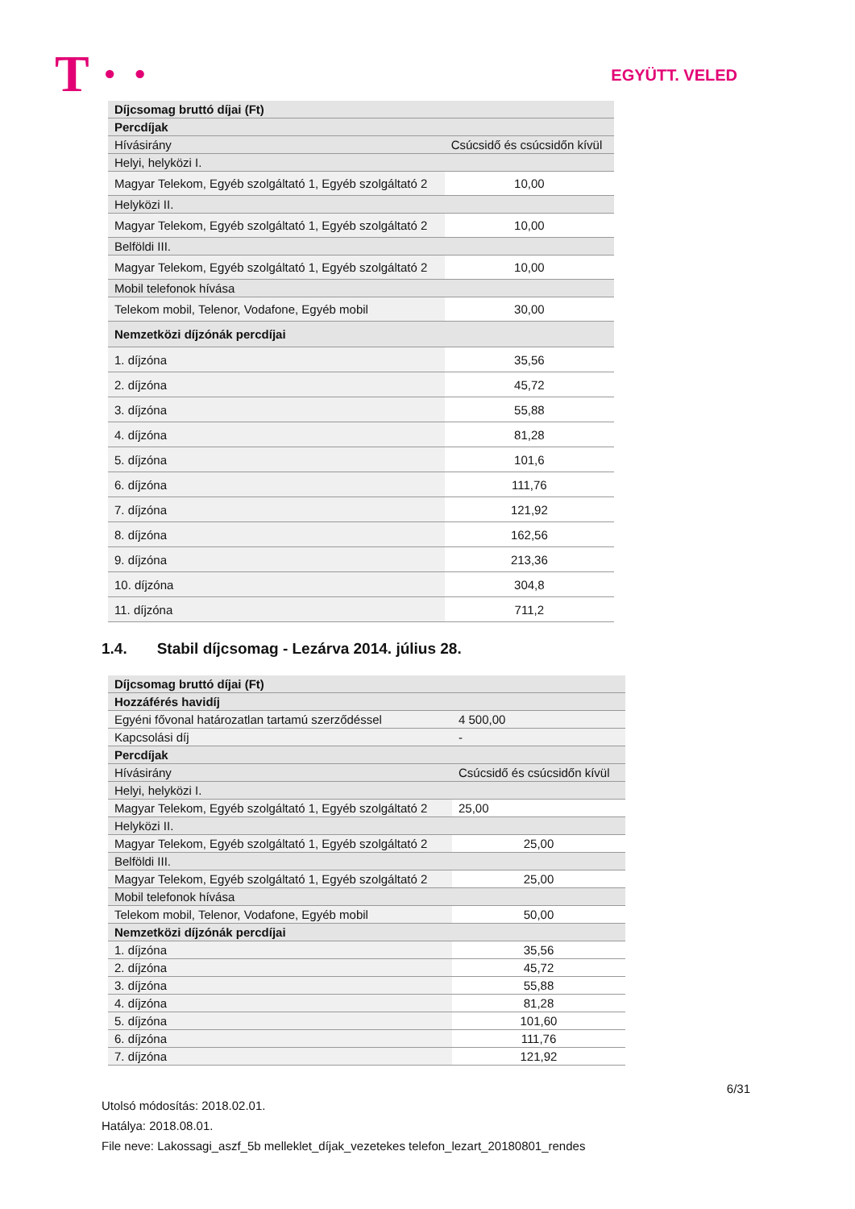T · · EGYÜTT. VELED
| Díjcsomag bruttó díjai (Ft) | |
| Percdíjak | |
| Hívásirány | Csúcsidő és csúcsidőn kívül |
| Helyi, helyközi I. | |
| Magyar Telekom, Egyéb szolgáltató 1, Egyéb szolgáltató 2 | 10,00 |
| Helyközi II. | |
| Magyar Telekom, Egyéb szolgáltató 1, Egyéb szolgáltató 2 | 10,00 |
| Belföldi III. | |
| Magyar Telekom, Egyéb szolgáltató 1, Egyéb szolgáltató 2 | 10,00 |
| Mobil telefonok hívása | |
| Telekom mobil, Telenor, Vodafone, Egyéb mobil | 30,00 |
| Nemzetközi díjzónák percdíjai | |
| 1. díjzóna | 35,56 |
| 2. díjzóna | 45,72 |
| 3. díjzóna | 55,88 |
| 4. díjzóna | 81,28 |
| 5. díjzóna | 101,6 |
| 6. díjzóna | 111,76 |
| 7. díjzóna | 121,92 |
| 8. díjzóna | 162,56 |
| 9. díjzóna | 213,36 |
| 10. díjzóna | 304,8 |
| 11. díjzóna | 711,2 |
1.4. Stabil díjcsomag - Lezárva 2014. július 28.
| Díjcsomag bruttó díjai (Ft) | |
| Hozzáférés havidíj | |
| Egyéni fővonal határozatlan tartamú szerződéssel | 4 500,00 |
| Kapcsolási díj | - |
| Percdíjak | |
| Hívásirány | Csúcsidő és csúcsidőn kívül |
| Helyi, helyközi I. | |
| Magyar Telekom, Egyéb szolgáltató 1, Egyéb szolgáltató 2 | 25,00 |
| Helyközi II. | |
| Magyar Telekom, Egyéb szolgáltató 1, Egyéb szolgáltató 2 | 25,00 |
| Belföldi III. | |
| Magyar Telekom, Egyéb szolgáltató 1, Egyéb szolgáltató 2 | 25,00 |
| Mobil telefonok hívása | |
| Telekom mobil, Telenor, Vodafone, Egyéb mobil | 50,00 |
| Nemzetközi díjzónák percdíjai | |
| 1. díjzóna | 35,56 |
| 2. díjzóna | 45,72 |
| 3. díjzóna | 55,88 |
| 4. díjzóna | 81,28 |
| 5. díjzóna | 101,60 |
| 6. díjzóna | 111,76 |
| 7. díjzóna | 121,92 |
6/31
Utolsó módosítás: 2018.02.01.
Hatálya: 2018.08.01.
File neve: Lakossagi_aszf_5b melleklet_díjak_vezetekes telefon_lezart_20180801_rendes